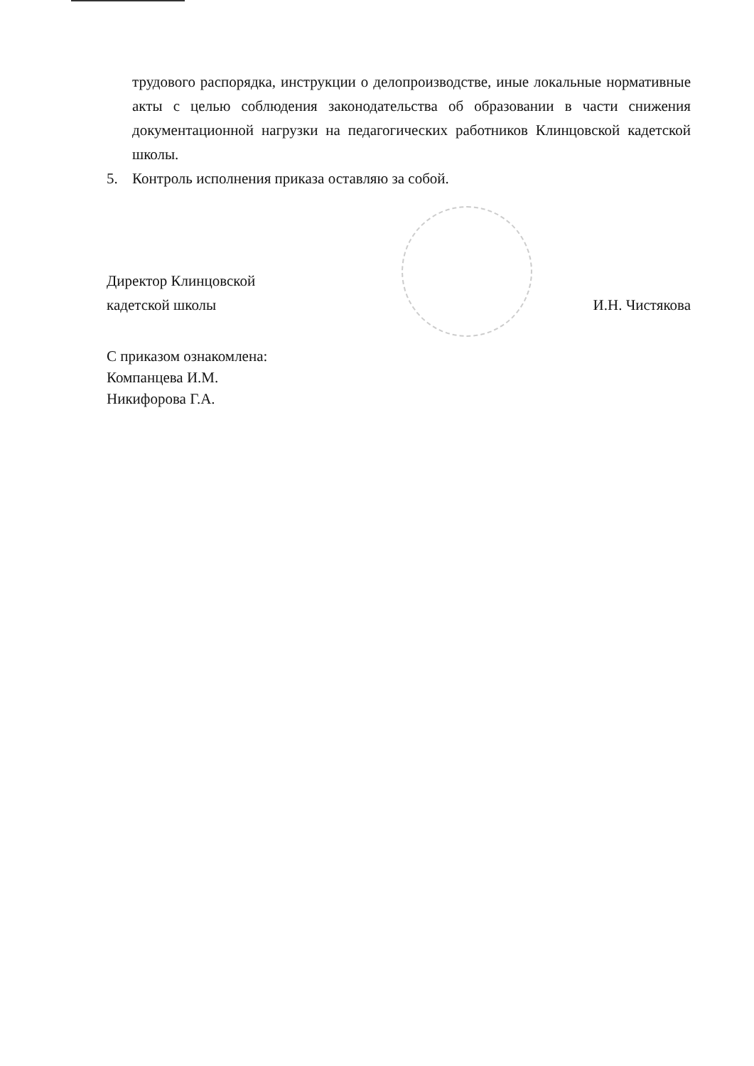трудового распорядка, инструкции о делопроизводстве, иные локальные нормативные акты с целью соблюдения законодательства об образовании в части снижения документационной нагрузки на педагогических работников Клинцовской кадетской школы.
5. Контроль исполнения приказа оставляю за собой.
Директор Клинцовской
кадетской школы
И.Н. Чистякова
С приказом ознакомлена:
Компанцева И.М.
Никифорова Г.А.